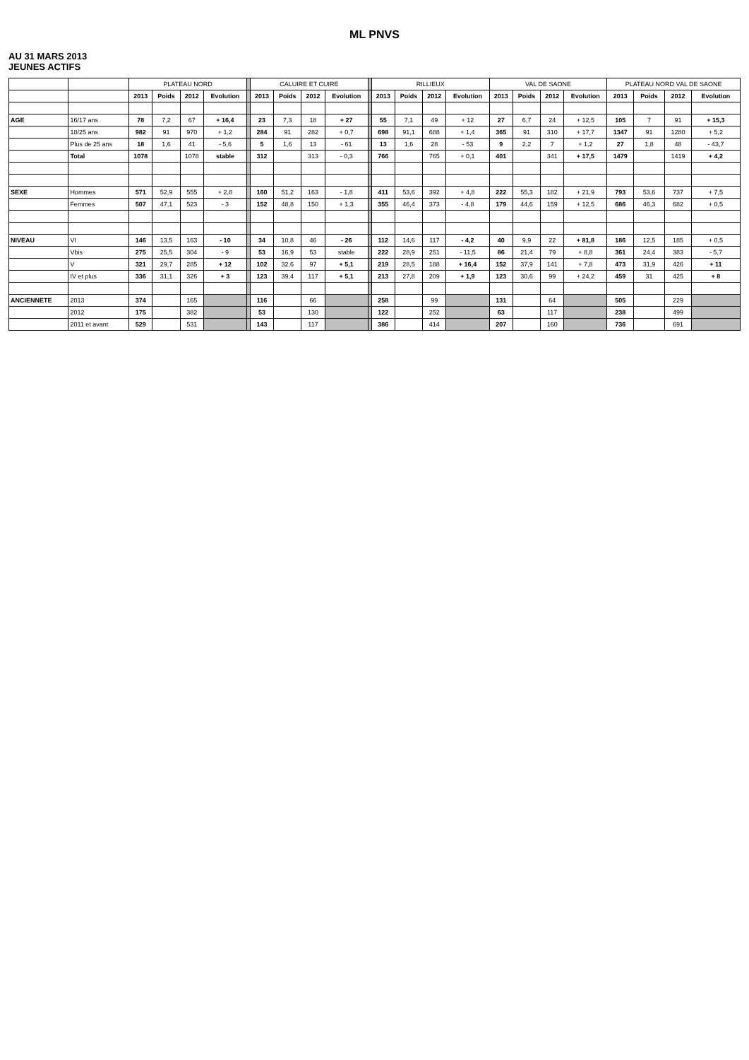ML PNVS
AU 31 MARS 2013
JEUNES ACTIFS
| | | PLATEAU NORD | | | | | CALUIRE ET CUIRE | | | | | RILLIEUX | | | | VAL DE SAONE | | | | PLATEAU NORD VAL DE SAONE | | | |
| | | 2013 | Poids | 2012 | Evolution | | 2013 | Poids | 2012 | Evolution | | 2013 | Poids | 2012 | Evolution | 2013 | Poids | 2012 | Evolution | 2013 | Poids | 2012 | Evolution |
| AGE | 16/17 ans | 78 | 7,2 | 67 | + 16,4 | | 23 | 7,3 | 18 | + 27 | | 55 | 7,1 | 49 | + 12 | 27 | 6,7 | 24 | + 12,5 | 105 | 7 | 91 | + 15,3 |
| | 18/25 ans | 982 | 91 | 970 | + 1,2 | | 284 | 91 | 282 | + 0,7 | | 698 | 91,1 | 688 | + 1,4 | 365 | 91 | 310 | + 17,7 | 1347 | 91 | 1280 | + 5,2 |
| | Plus de 25 ans | 18 | 1,6 | 41 | - 5,6 | | 5 | 1,6 | 13 | - 61 | | 13 | 1,6 | 28 | - 53 | 9 | 2,2 | 7 | + 1,2 | 27 | 1,8 | 48 | - 43,7 |
| | Total | 1078 | | 1078 | stable | | 312 | | 313 | - 0,3 | | 766 | | 765 | + 0,1 | 401 | | 341 | + 17,5 | 1479 | | 1419 | + 4,2 |
| SEXE | Hommes | 571 | 52,9 | 555 | + 2,8 | | 160 | 51,2 | 163 | - 1,8 | | 411 | 53,6 | 392 | + 4,8 | 222 | 55,3 | 182 | + 21,9 | 793 | 53,6 | 737 | + 7,5 |
| | Femmes | 507 | 47,1 | 523 | - 3 | | 152 | 48,8 | 150 | + 1,3 | | 355 | 46,4 | 373 | - 4,8 | 179 | 44,6 | 159 | + 12,5 | 686 | 46,3 | 682 | + 0,5 |
| NIVEAU | VI | 146 | 13,5 | 163 | - 10 | | 34 | 10,8 | 46 | - 26 | | 112 | 14,6 | 117 | - 4,2 | 40 | 9,9 | 22 | + 81,8 | 186 | 12,5 | 185 | + 0,5 |
| | Vbis | 275 | 25,5 | 304 | - 9 | | 53 | 16,9 | 53 | stable | | 222 | 28,9 | 251 | - 11,5 | 86 | 21,4 | 79 | + 8,8 | 361 | 24,4 | 383 | - 5,7 |
| | V | 321 | 29,7 | 285 | + 12 | | 102 | 32,6 | 97 | + 5,1 | | 219 | 28,5 | 188 | + 16,4 | 152 | 37,9 | 141 | + 7,8 | 473 | 31,9 | 426 | + 11 |
| | IV et plus | 336 | 31,1 | 326 | + 3 | | 123 | 39,4 | 117 | + 5,1 | | 213 | 27,8 | 209 | + 1,9 | 123 | 30,6 | 99 | + 24,2 | 459 | 31 | 425 | + 8 |
| ANCIENNETE | 2013 | 374 | | 165 | | | 116 | | 66 | | | 258 | | 99 | | 131 | | 64 | | 505 | | 229 | |
| | 2012 | 175 | | 382 | | | 53 | | 130 | | | 122 | | 252 | | 63 | | 117 | | 238 | | 499 | |
| | 2011 et avant | 529 | | 531 | | | 143 | | 117 | | | 386 | | 414 | | 207 | | 160 | | 736 | | 691 | |